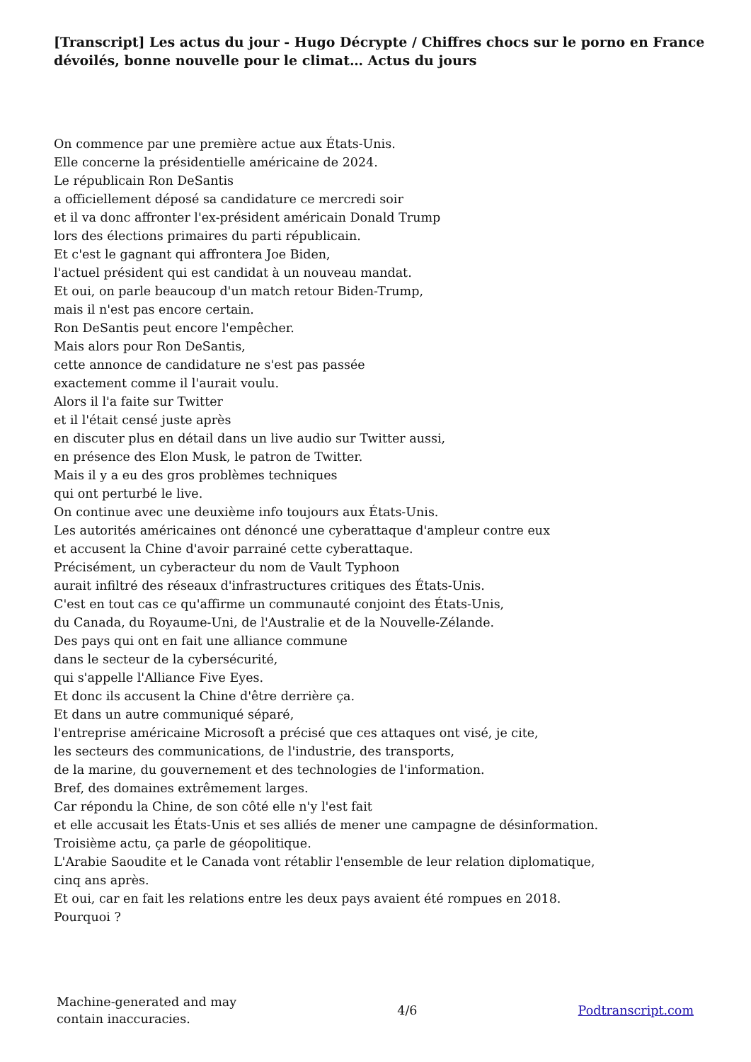[Transcript] Les actus du jour - Hugo Décrypte / Chiffres chocs sur le porno en France dévoilés, bonne nouvelle pour le climat… Actus du jours
On commence par une première actue aux États-Unis.
Elle concerne la présidentielle américaine de 2024.
Le républicain Ron DeSantis
a officiellement déposé sa candidature ce mercredi soir
et il va donc affronter l'ex-président américain Donald Trump
lors des élections primaires du parti républicain.
Et c'est le gagnant qui affrontera Joe Biden,
l'actuel président qui est candidat à un nouveau mandat.
Et oui, on parle beaucoup d'un match retour Biden-Trump,
mais il n'est pas encore certain.
Ron DeSantis peut encore l'empêcher.
Mais alors pour Ron DeSantis,
cette annonce de candidature ne s'est pas passée
exactement comme il l'aurait voulu.
Alors il l'a faite sur Twitter
et il l'était censé juste après
en discuter plus en détail dans un live audio sur Twitter aussi,
en présence des Elon Musk, le patron de Twitter.
Mais il y a eu des gros problèmes techniques
qui ont perturbé le live.
On continue avec une deuxième info toujours aux États-Unis.
Les autorités américaines ont dénoncé une cyberattaque d'ampleur contre eux
et accusent la Chine d'avoir parrainé cette cyberattaque.
Précisément, un cyberacteur du nom de Vault Typhoon
aurait infiltré des réseaux d'infrastructures critiques des États-Unis.
C'est en tout cas ce qu'affirme un communauté conjoint des États-Unis,
du Canada, du Royaume-Uni, de l'Australie et de la Nouvelle-Zélande.
Des pays qui ont en fait une alliance commune
dans le secteur de la cybersécurité,
qui s'appelle l'Alliance Five Eyes.
Et donc ils accusent la Chine d'être derrière ça.
Et dans un autre communiqué séparé,
l'entreprise américaine Microsoft a précisé que ces attaques ont visé, je cite,
les secteurs des communications, de l'industrie, des transports,
de la marine, du gouvernement et des technologies de l'information.
Bref, des domaines extrêmement larges.
Car répondu la Chine, de son côté elle n'y l'est fait
et elle accusait les États-Unis et ses alliés de mener une campagne de désinformation.
Troisième actu, ça parle de géopolitique.
L'Arabie Saoudite et le Canada vont rétablir l'ensemble de leur relation diplomatique,
cinq ans après.
Et oui, car en fait les relations entre les deux pays avaient été rompues en 2018.
Pourquoi ?
Machine-generated and may
contain inaccuracies.
4/6 Podtranscript.com